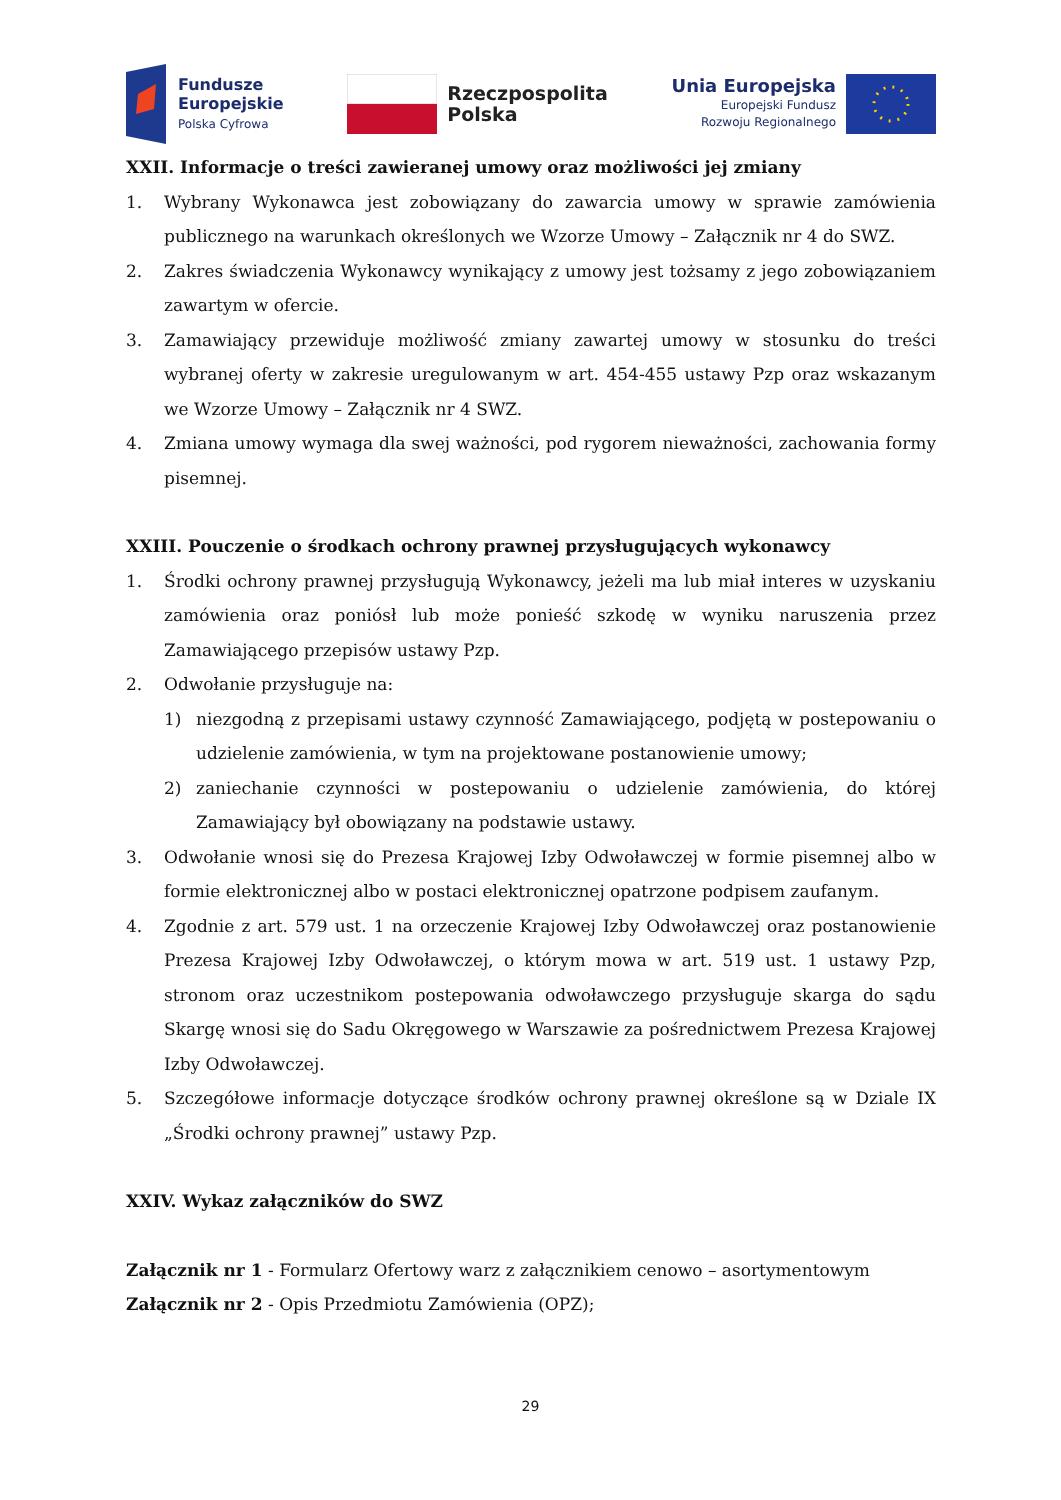Fundusze
Europejskie
Polska Cyfrowa
Rzeczpospolita
Polska
Unia Europejska
Europejski Fundusz
Rozwoju Regionalnego
XXII. Informacje o treści zawieranej umowy oraz możliwości jej zmiany
1. Wybrany Wykonawca jest zobowiązany do zawarcia umowy w sprawie zamówienia publicznego na warunkach określonych we Wzorze Umowy – Załącznik nr 4 do SWZ.
2. Zakres świadczenia Wykonawcy wynikający z umowy jest tożsamy z jego zobowiązaniem zawartym w ofercie.
3. Zamawiający przewiduje możliwość zmiany zawartej umowy w stosunku do treści wybranej oferty w zakresie uregulowanym w art. 454-455 ustawy Pzp oraz wskazanym we Wzorze Umowy – Załącznik nr 4 SWZ.
4. Zmiana umowy wymaga dla swej ważności, pod rygorem nieważności, zachowania formy pisemnej.
XXIII. Pouczenie o środkach ochrony prawnej przysługujących wykonawcy
1. Środki ochrony prawnej przysługują Wykonawcy, jeżeli ma lub miał interes w uzyskaniu zamówienia oraz poniósł lub może ponieść szkodę w wyniku naruszenia przez Zamawiającego przepisów ustawy Pzp.
2. Odwołanie przysługuje na:
1) niezgodną z przepisami ustawy czynność Zamawiającego, podjętą w postepowaniu o udzielenie zamówienia, w tym na projektowane postanowienie umowy;
2) zaniechanie czynności w postepowaniu o udzielenie zamówienia, do której Zamawiający był obowiązany na podstawie ustawy.
3. Odwołanie wnosi się do Prezesa Krajowej Izby Odwoławczej w formie pisemnej albo w formie elektronicznej albo w postaci elektronicznej opatrzone podpisem zaufanym.
4. Zgodnie z art. 579 ust. 1 na orzeczenie Krajowej Izby Odwoławczej oraz postanowienie Prezesa Krajowej Izby Odwoławczej, o którym mowa w art. 519 ust. 1 ustawy Pzp, stronom oraz uczestnikom postepowania odwoławczego przysługuje skarga do sądu Skargę wnosi się do Sadu Okręgowego w Warszawie za pośrednictwem Prezesa Krajowej Izby Odwoławczej.
5. Szczegółowe informacje dotyczące środków ochrony prawnej określone są w Dziale IX „Środki ochrony prawnej” ustawy Pzp.
XXIV. Wykaz załączników do SWZ
Załącznik nr 1 - Formularz Ofertowy warz z załącznikiem cenowo – asortymentowym
Załącznik nr 2 - Opis Przedmiotu Zamówienia (OPZ);
29